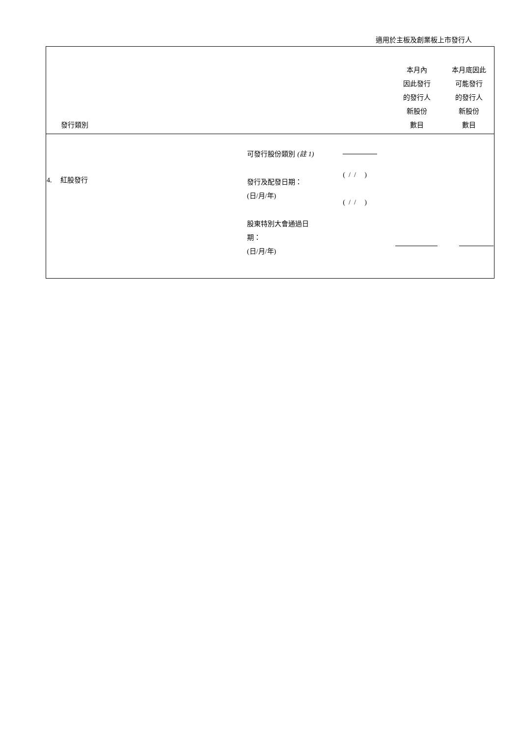適用於主板及創業板上市發行人
| 發行類別 | | | 本月內 因此發行 的發行人 新股份 數目 | 本月底因此 可能發行 的發行人 新股份 數目 |
| --- | --- | --- | --- | --- |
| 4. 紅股發行 | 可發行股份類別 (註 1) 發行及配發日期： ( 日 / 月 / 年 ) 股東特別大會通過日 期： ( 日 / 月 / 年 ) | ( / / ) ( / / ) | | |